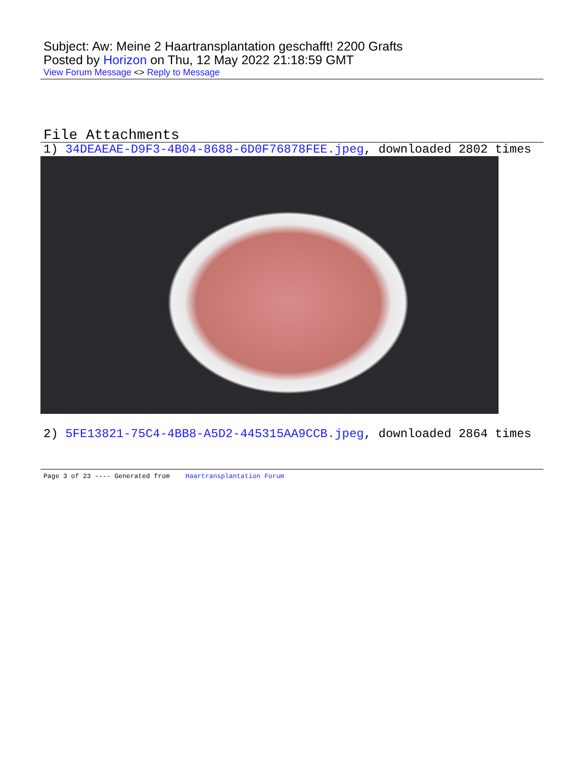Subject: Aw: Meine 2 Haartransplantation geschafft! 2200 Grafts
Posted by Horizon on Thu, 12 May 2022 21:18:59 GMT
View Forum Message <> Reply to Message
File Attachments
1) 34DEAEAE-D9F3-4B04-8688-6D0F76878FEE.jpeg, downloaded 2802 times
2) 5FE13821-75C4-4BB8-A5D2-445315AA9CCB.jpeg, downloaded 2864 times
Page 3 of 23 ---- Generated from Haartransplantation Forum